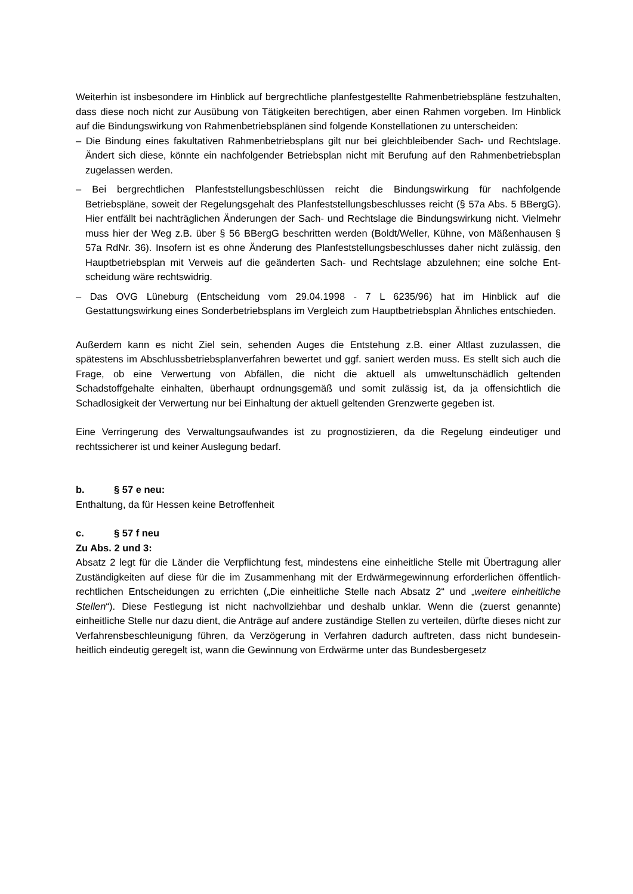Weiterhin ist insbesondere im Hinblick auf bergrechtliche planfestgestellte Rahmenbetriebs­pläne festzuhalten, dass diese noch nicht zur Ausübung von Tätigkeiten berechtigen, aber einen Rahmen vorgeben. Im Hinblick auf die Bindungswirkung von Rahmenbetriebsplänen sind folgende Konstellationen zu unterscheiden:
– Die Bindung eines fakultativen Rahmenbetriebsplans gilt nur bei gleichbleibender Sach- und Rechtslage. Ändert sich diese, könnte ein nachfolgender Betriebsplan nicht mit Berufung auf den Rahmenbetriebsplan zugelassen werden.
– Bei bergrechtlichen Planfeststellungsbeschlüssen reicht die Bindungswirkung für nachfol­gende Betriebspläne, soweit der Regelungsgehalt des Planfeststellungsbeschlusses reicht (§ 57a Abs. 5 BBergG). Hier entfällt bei nachträglichen Änderungen der Sach- und Rechts­lage die Bindungswirkung nicht. Vielmehr muss hier der Weg z.B. über § 56 BBergG be­schritten werden (Boldt/Weller, Kühne, von Mäßenhausen § 57a RdNr. 36). Insofern ist es ohne Änderung des Planfeststellungsbeschlusses daher nicht zulässig, den Hauptbetriebs­plan mit Verweis auf die geänderten Sach- und Rechtslage abzulehnen; eine solche Ent­scheidung wäre rechtswidrig.
– Das OVG Lüneburg (Entscheidung vom 29.04.1998 - 7 L 6235/96) hat im Hinblick auf die Gestattungswirkung eines Sonderbetriebsplans im Vergleich zum Hauptbetriebsplan Ähnli­ches entschieden.
Außerdem kann es nicht Ziel sein, sehenden Auges die Entstehung z.B. einer Altlast zuzulas­sen, die spätestens im Abschlussbetriebsplanverfahren bewertet und ggf. saniert werden muss. Es stellt sich auch die Frage, ob eine Verwertung von Abfällen, die nicht die aktuell als umweltunschädlich geltenden Schadstoffgehalte einhalten, überhaupt ordnungsgemäß und somit zulässig ist, da ja offensichtlich die Schadlosigkeit der Verwertung nur bei Einhaltung der aktuell geltenden Grenzwerte gegeben ist.
Eine Verringerung des Verwaltungsaufwandes ist zu prognostizieren, da die Regelung eindeu­tiger und rechtssicherer ist und keiner Auslegung bedarf.
b. § 57 e neu:
Enthaltung, da für Hessen keine Betroffenheit
c. § 57 f neu
Zu Abs. 2 und 3:
Absatz 2 legt für die Länder die Verpflichtung fest, mindestens eine einheitliche Stelle mit Übertragung aller Zuständigkeiten auf diese für die im Zusammenhang mit der Erdwärmege­winnung erforderlichen öffentlich-rechtlichen Entscheidungen zu errichten („Die einheitliche Stelle nach Absatz 2“ und „weitere einheitliche Stellen“). Diese Festlegung ist nicht nachvoll­ziehbar und deshalb unklar. Wenn die (zuerst genannte) einheitliche Stelle nur dazu dient, die Anträge auf andere zuständige Stellen zu verteilen, dürfte dieses nicht zur Verfahrensbe­schleunigung führen, da Verzögerung in Verfahren dadurch auftreten, dass nicht bundesein­heitlich eindeutig geregelt ist, wann die Gewinnung von Erdwärme unter das Bundesbergesetz